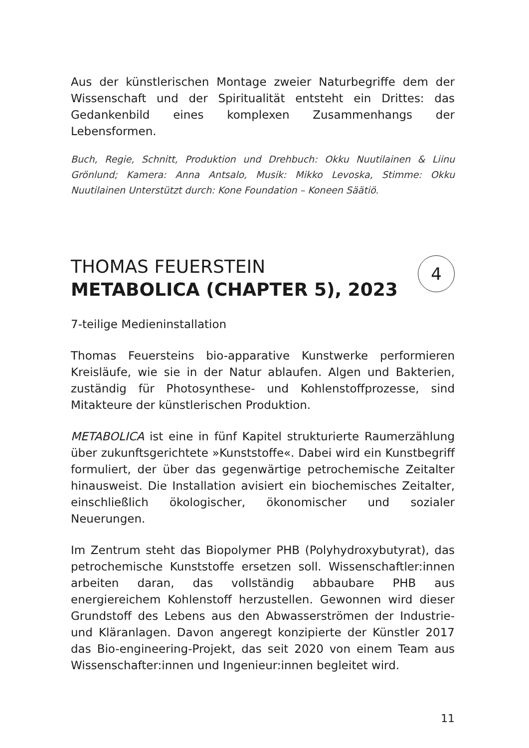Aus der künstlerischen Montage zweier Naturbegriffe dem der Wissenschaft und der Spiritualität entsteht ein Drittes: das Gedankenbild eines komplexen Zusammenhangs der Lebensformen.
Buch, Regie, Schnitt, Produktion und Drehbuch: Okku Nuutilainen & Liinu Grönlund; Kamera: Anna Antsalo, Musik: Mikko Levoska, Stimme: Okku Nuutilainen Unterstützt durch: Kone Foundation – Koneen Säätiö.
4
THOMAS FEUERSTEIN
METABOLICA (CHAPTER 5), 2023
7-teilige Medieninstallation
Thomas Feuersteins bio-apparative Kunstwerke performieren Kreisläufe, wie sie in der Natur ablaufen. Algen und Bakterien, zuständig für Photosynthese- und Kohlenstoffprozesse, sind Mitakteure der künstlerischen Produktion.
METABOLICA ist eine in fünf Kapitel strukturierte Raumerzählung über zukunftsgerichtete »Kunststoffe«. Dabei wird ein Kunstbegriff formuliert, der über das gegenwärtige petrochemische Zeitalter hinausweist. Die Installation avisiert ein biochemisches Zeitalter, einschließlich ökologischer, ökonomischer und sozialer Neuerungen.
Im Zentrum steht das Biopolymer PHB (Polyhydroxybutyrat), das petrochemische Kunststoffe ersetzen soll. Wissenschaftler:innen arbeiten daran, das vollständig abbaubare PHB aus energiereichem Kohlenstoff herzustellen. Gewonnen wird dieser Grundstoff des Lebens aus den Abwasserströmen der Industrie- und Kläranlagen. Davon angeregt konzipierte der Künstler 2017 das Bio-engineering-Projekt, das seit 2020 von einem Team aus Wissenschafter:innen und Ingenieur:innen begleitet wird.
11